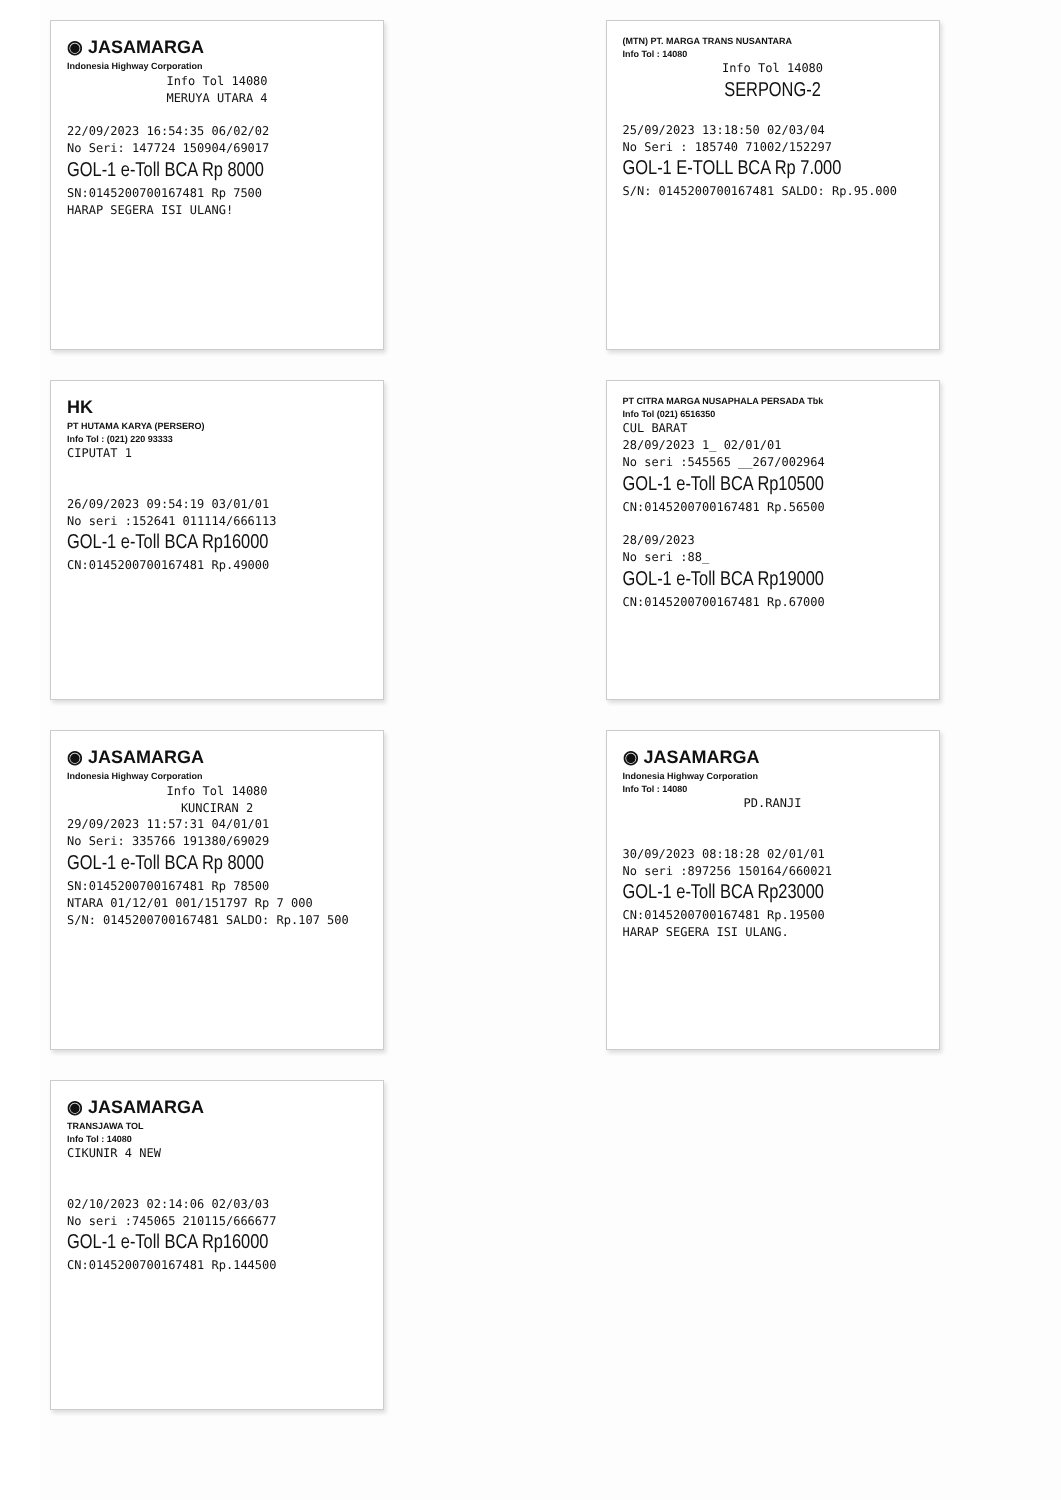◉ JASAMARGA
Indonesia Highway Corporation
Info Tol 14080
MERUYA UTARA 4
22/09/2023 16:54:35 06/02/02
No Seri: 147724 150904/69017
GOL-1 e-Toll BCA Rp 8000
SN:0145200700167481 Rp 7500
HARAP SEGERA ISI ULANG!
(MTN) PT. MARGA TRANS NUSANTARA
Info Tol : 14080
Info Tol 14080
SERPONG-2
25/09/2023 13:18:50 02/03/04
No Seri : 185740 71002/152297
GOL-1 E-TOLL BCA Rp 7.000
S/N: 0145200700167481 SALDO: Rp.95.000
HK
PT HUTAMA KARYA (PERSERO)
Info Tol : (021) 220 93333
CIPUTAT 1
26/09/2023 09:54:19 03/01/01
No seri :152641 011114/666113
GOL-1 e-Toll BCA Rp16000
CN:0145200700167481 Rp.49000
PT CITRA MARGA NUSAPHALA PERSADA Tbk
Info Tol (021) 6516350
CUL BARAT
28/09/2023 1_ 02/01/01
No seri :545565 __267/002964
GOL-1 e-Toll BCA Rp10500
CN:0145200700167481 Rp.56500
28/09/2023
No seri :88_
GOL-1 e-Toll BCA Rp19000
CN:0145200700167481 Rp.67000
◉ JASAMARGA
Indonesia Highway Corporation
Info Tol 14080
KUNCIRAN 2
29/09/2023 11:57:31 04/01/01
No Seri: 335766 191380/69029
GOL-1 e-Toll BCA Rp 8000
SN:0145200700167481 Rp 78500
NTARA 01/12/01 001/151797 Rp 7 000
S/N: 0145200700167481 SALDO: Rp.107 500
◉ JASAMARGA
Indonesia Highway Corporation
Info Tol : 14080
PD.RANJI
30/09/2023 08:18:28 02/01/01
No seri :897256 150164/660021
GOL-1 e-Toll BCA Rp23000
CN:0145200700167481 Rp.19500
HARAP SEGERA ISI ULANG.
◉ JASAMARGA
TRANSJAWA TOL
Info Tol : 14080
CIKUNIR 4 NEW
02/10/2023 02:14:06 02/03/03
No seri :745065 210115/666677
GOL-1 e-Toll BCA Rp16000
CN:0145200700167481 Rp.144500